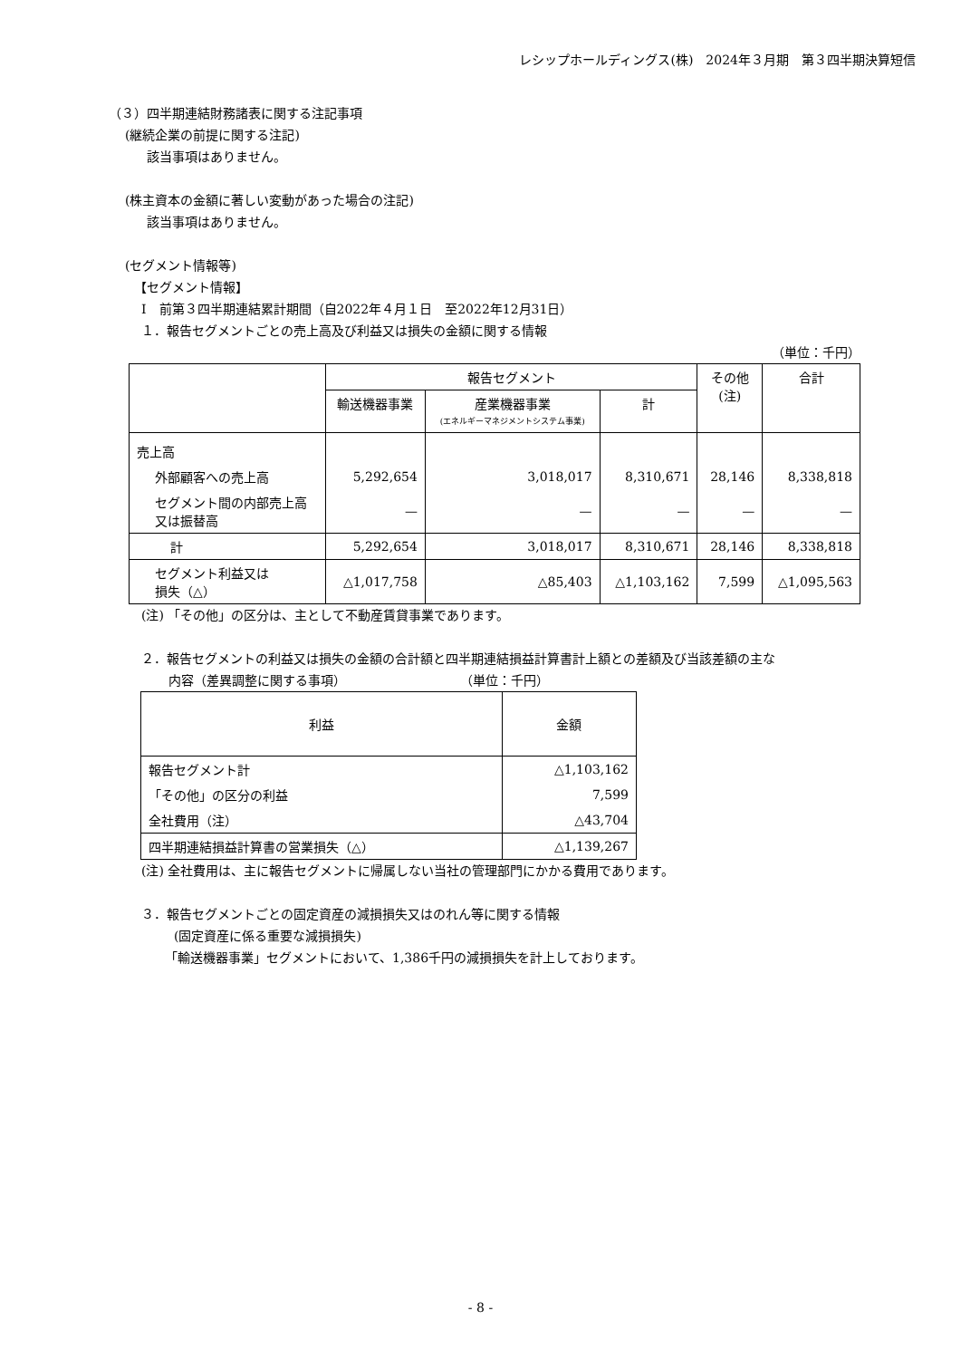レシップホールディングス(株)　2024年３月期　第３四半期決算短信
（３）四半期連結財務諸表に関する注記事項
(継続企業の前提に関する注記)
該当事項はありません。
(株主資本の金額に著しい変動があった場合の注記)
該当事項はありません。
(セグメント情報等)
【セグメント情報】
Ⅰ　前第３四半期連結累計期間（自2022年４月１日　至2022年12月31日）
１．報告セグメントごとの売上高及び利益又は損失の金額に関する情報
（単位：千円）
| | 報告セグメント | | | その他 (注) | 合計 |
| --- | --- | --- | --- | --- | --- |
| | 輸送機器事業 | 産業機器事業 (エネルギーマネジメントシステム事業) | 計 | | |
| 売上高 | | | | | |
| 外部顧客への売上高 | 5,292,654 | 3,018,017 | 8,310,671 | 28,146 | 8,338,818 |
| セグメント間の内部売上高又は振替高 | — | — | — | — | — |
| 計 | 5,292,654 | 3,018,017 | 8,310,671 | 28,146 | 8,338,818 |
| セグメント利益又は 損失（△） | △1,017,758 | △85,403 | △1,103,162 | 7,599 | △1,095,563 |
(注) 「その他」の区分は、主として不動産賃貸事業であります。
２．報告セグメントの利益又は損失の金額の合計額と四半期連結損益計算書計上額との差額及び当該差額の主な
内容（差異調整に関する事項）　　　　　　　　　　（単位：千円）
| 利益 | 金額 |
| --- | --- |
| 報告セグメント計 | △1,103,162 |
| 「その他」の区分の利益 | 7,599 |
| 全社費用（注） | △43,704 |
| 四半期連結損益計算書の営業損失（△） | △1,139,267 |
(注) 全社費用は、主に報告セグメントに帰属しない当社の管理部門にかかる費用であります。
３．報告セグメントごとの固定資産の減損損失又はのれん等に関する情報
(固定資産に係る重要な減損損失)
「輸送機器事業」セグメントにおいて、1,386千円の減損損失を計上しております。
- 8 -